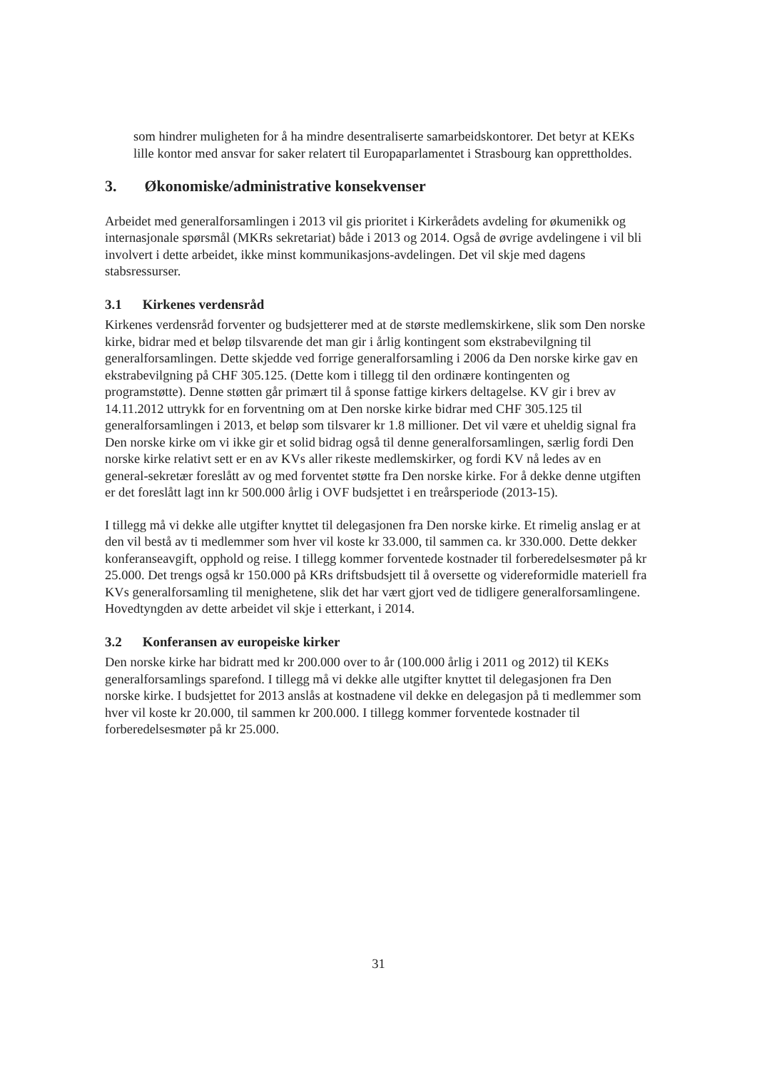som hindrer muligheten for å ha mindre desentraliserte samarbeidskontorer. Det betyr at KEKs lille kontor med ansvar for saker relatert til Europaparlamentet i Strasbourg kan opprettholdes.
3. Økonomiske/administrative konsekvenser
Arbeidet med generalforsamlingen i 2013 vil gis prioritet i Kirkerådets avdeling for økumenikk og internasjonale spørsmål (MKRs sekretariat) både i 2013 og 2014. Også de øvrige avdelingene i vil bli involvert i dette arbeidet, ikke minst kommunikasjons-avdelingen. Det vil skje med dagens stabsressurser.
3.1 Kirkenes verdensråd
Kirkenes verdensråd forventer og budsjetterer med at de største medlemskirkene, slik som Den norske kirke, bidrar med et beløp tilsvarende det man gir i årlig kontingent som ekstrabevilgning til generalforsamlingen. Dette skjedde ved forrige generalforsamling i 2006 da Den norske kirke gav en ekstrabevilgning på CHF 305.125. (Dette kom i tillegg til den ordinære kontingenten og programstøtte). Denne støtten går primært til å sponse fattige kirkers deltagelse. KV gir i brev av 14.11.2012 uttrykk for en forventning om at Den norske kirke bidrar med CHF 305.125 til generalforsamlingen i 2013, et beløp som tilsvarer kr 1.8 millioner. Det vil være et uheldig signal fra Den norske kirke om vi ikke gir et solid bidrag også til denne generalforsamlingen, særlig fordi Den norske kirke relativt sett er en av KVs aller rikeste medlemskirker, og fordi KV nå ledes av en general-sekretær foreslått av og med forventet støtte fra Den norske kirke. For å dekke denne utgiften er det foreslått lagt inn kr 500.000 årlig i OVF budsjettet i en treårsperiode (2013-15).
I tillegg må vi dekke alle utgifter knyttet til delegasjonen fra Den norske kirke. Et rimelig anslag er at den vil bestå av ti medlemmer som hver vil koste kr 33.000, til sammen ca. kr 330.000. Dette dekker konferanseavgift, opphold og reise. I tillegg kommer forventede kostnader til forberedelsesmøter på kr 25.000. Det trengs også kr 150.000 på KRs driftsbudsjett til å oversette og videreformidle materiell fra KVs generalforsamling til menighetene, slik det har vært gjort ved de tidligere generalforsamlingene. Hovedtyngden av dette arbeidet vil skje i etterkant, i 2014.
3.2 Konferansen av europeiske kirker
Den norske kirke har bidratt med kr 200.000 over to år (100.000 årlig i 2011 og 2012) til KEKs generalforsamlings sparefond. I tillegg må vi dekke alle utgifter knyttet til delegasjonen fra Den norske kirke. I budsjettet for 2013 anslås at kostnadene vil dekke en delegasjon på ti medlemmer som hver vil koste kr 20.000, til sammen kr 200.000. I tillegg kommer forventede kostnader til forberedelsesmøter på kr 25.000.
31